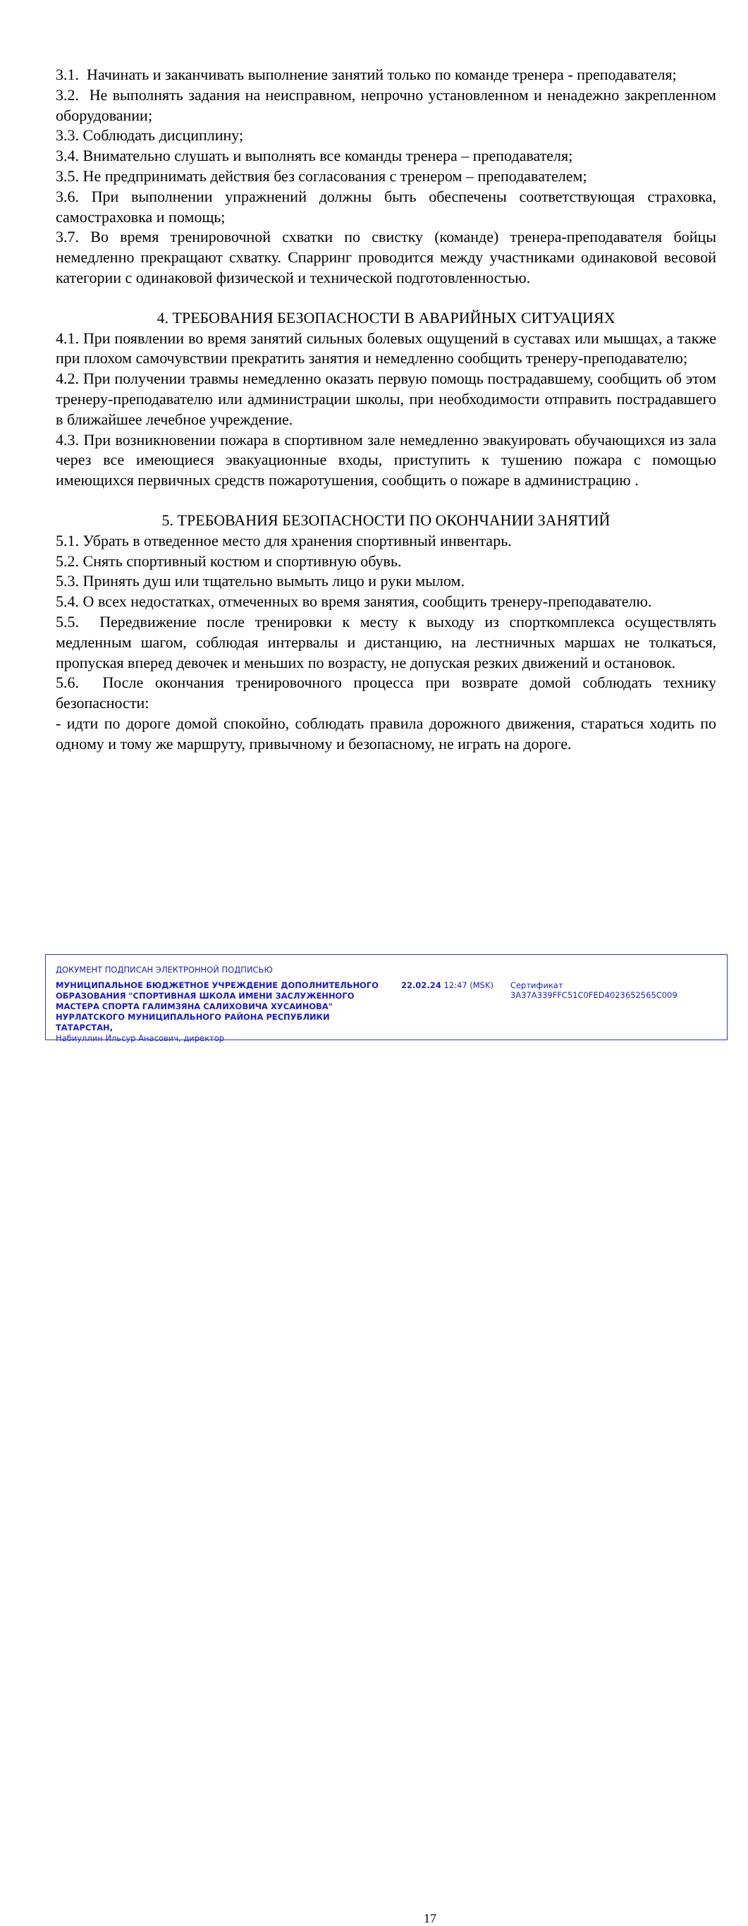3.1. Начинать и заканчивать выполнение занятий только по команде тренера - преподавателя;
3.2. Не выполнять задания на неисправном, непрочно установленном и ненадежно закрепленном оборудовании;
3.3. Соблюдать дисциплину;
3.4. Внимательно слушать и выполнять все команды тренера – преподавателя;
3.5. Не предпринимать действия без согласования с тренером – преподавателем;
3.6. При выполнении упражнений должны быть обеспечены соответствующая страховка, самостраховка и помощь;
3.7. Во время тренировочной схватки по свистку (команде) тренера-преподавателя бойцы немедленно прекращают схватку. Спарринг проводится между участниками одинаковой весовой категории с одинаковой физической и технической подготовленностью.
4. ТРЕБОВАНИЯ БЕЗОПАСНОСТИ В АВАРИЙНЫХ СИТУАЦИЯХ
4.1. При появлении во время занятий сильных болевых ощущений в суставах или мышцах, а также при плохом самочувствии прекратить занятия и немедленно сообщить тренеру-преподавателю;
4.2. При получении травмы немедленно оказать первую помощь пострадавшему, сообщить об этом тренеру-преподавателю или администрации школы, при необходимости отправить пострадавшего в ближайшее лечебное учреждение.
4.3. При возникновении пожара в спортивном зале немедленно эвакуировать обучающихся из зала через все имеющиеся эвакуационные входы, приступить к тушению пожара с помощью имеющихся первичных средств пожаротушения, сообщить о пожаре в администрацию .
5. ТРЕБОВАНИЯ БЕЗОПАСНОСТИ ПО ОКОНЧАНИИ ЗАНЯТИЙ
5.1. Убрать в отведенное место для хранения спортивный инвентарь.
5.2. Снять спортивный костюм и спортивную обувь.
5.3. Принять душ или тщательно вымыть лицо и руки мылом.
5.4. О всех недостатках, отмеченных во время занятия, сообщить тренеру-преподавателю.
5.5. Передвижение после тренировки к месту к выходу из спорткомплекса осуществлять медленным шагом, соблюдая интервалы и дистанцию, на лестничных маршах не толкаться, пропуская вперед девочек и меньших по возрасту, не допуская резких движений и остановок.
5.6. После окончания тренировочного процесса при возврате домой соблюдать технику безопасности:
- идти по дороге домой спокойно, соблюдать правила дорожного движения, стараться ходить по одному и тому же маршруту, привычному и безопасному, не играть на дороге.
ДОКУМЕНТ ПОДПИСАН ЭЛЕКТРОННОЙ ПОДПИСЬЮ
17
МУНИЦИПАЛЬНОЕ БЮДЖЕТНОЕ УЧРЕЖДЕНИЕ ДОПОЛНИТЕЛЬНОГО ОБРАЗОВАНИЯ "СПОРТИВНАЯ ШКОЛА ИМЕНИ ЗАСЛУЖЕННОГО МАСТЕРА СПОРТА ГАЛИМЗЯНА САЛИХОВИЧА ХУСАИНОВА" НУРЛАТСКОГО МУНИЦИПАЛЬНОГО РАЙОНА РЕСПУБЛИКИ ТАТАРСТАН,
Набиуллин Ильсур Анасович, директор
22.02.24 12:47 (MSK)
Сертификат 3A37A339FFC51C0FED4023652565C009